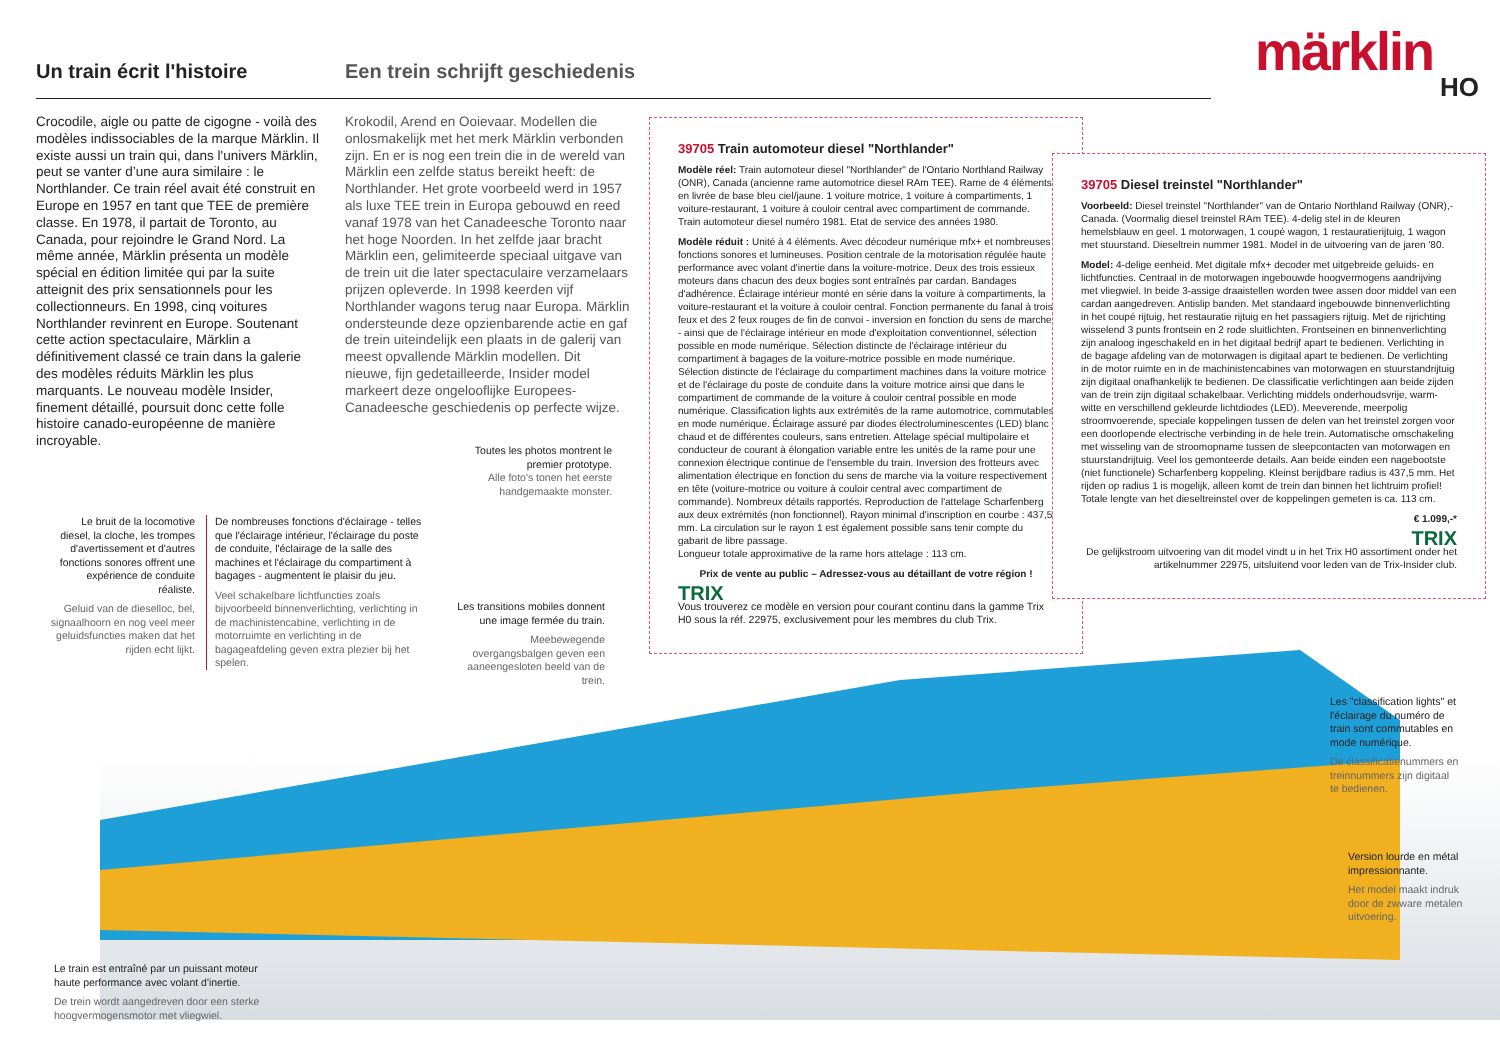Un train écrit l'histoire
Een trein schrijft geschiedenis
märklin
HO
Crocodile, aigle ou patte de cigogne - voilà des modèles indissociables de la marque Märklin. Il existe aussi un train qui, dans l'univers Märklin, peut se vanter d’une aura similaire : le Northlander. Ce train réel avait été construit en Europe en 1957 en tant que TEE de première classe. En 1978, il partait de Toronto, au Canada, pour rejoindre le Grand Nord. La même année, Märklin présenta un modèle spécial en édition limitée qui par la suite atteignit des prix sensationnels pour les collectionneurs. En 1998, cinq voitures Northlander revinrent en Europe. Soutenant cette action spectaculaire, Märklin a définitivement classé ce train dans la galerie des modèles réduits Märklin les plus marquants. Le nouveau modèle Insider, finement détaillé, poursuit donc cette folle histoire canado-européenne de manière incroyable.
Krokodil, Arend en Ooievaar. Modellen die onlosmakelijk met het merk Märklin verbonden zijn. En er is nog een trein die in de wereld van Märklin een zelfde status bereikt heeft: de Northlander. Het grote voorbeeld werd in 1957 als luxe TEE trein in Europa gebouwd en reed vanaf 1978 van het Canadeesche Toronto naar het hoge Noorden. In het zelfde jaar bracht Märklin een, gelimiteerde speciaal uitgave van de trein uit die later spectaculaire verzamelaars prijzen opleverde. In 1998 keerden vijf Northlander wagons terug naar Europa. Märklin ondersteunde deze opzienbarende actie en gaf de trein uiteindelijk een plaats in de galerij van meest opvallende Märklin modellen. Dit nieuwe, fijn gedetailleerde, Insider model markeert deze ongelooflijke Europees-Canadeesche geschiedenis op perfecte wijze.
39705 Train automoteur diesel "Northlander"
Modèle réel: Train automoteur diesel "Northlander" de l'Ontario Northland Railway (ONR), Canada (ancienne rame automotrice diesel RAm TEE). Rame de 4 éléments en livrée de base bleu ciel/jaune. 1 voiture motrice, 1 voiture à compartiments, 1 voiture-restaurant, 1 voiture à couloir central avec compartiment de commande. Train automoteur diesel numéro 1981. Etat de service des années 1980.
Modèle réduit : Unité à 4 éléments. Avec décodeur numérique mfx+ et nombreuses fonctions sonores et lumineuses. Position centrale de la motorisation régulée haute performance avec volant d'inertie dans la voiture-motrice. Deux des trois essieux moteurs dans chacun des deux bogies sont entraînés par cardan. Bandages d'adhérence. Éclairage intérieur monté en série dans la voiture à compartiments, la voiture-restaurant et la voiture à couloir central. Fonction permanente du fanal à trois feux et des 2 feux rouges de fin de convoi - inversion en fonction du sens de marche - ainsi que de l'éclairage intérieur en mode d'exploitation conventionnel, sélection possible en mode numérique. Sélection distincte de l'éclairage intérieur du compartiment à bagages de la voiture-motrice possible en mode numérique. Sélection distincte de l'éclairage du compartiment machines dans la voiture motrice et de l'éclairage du poste de conduite dans la voiture motrice ainsi que dans le compartiment de commande de la voiture à couloir central possible en mode numérique. Classification lights aux extrémités de la rame automotrice, commutables en mode numérique. Éclairage assuré par diodes électroluminescentes (LED) blanc chaud et de différentes couleurs, sans entretien. Attelage spécial multipolaire et conducteur de courant à élongation variable entre les unités de la rame pour une connexion électrique continue de l'ensemble du train. Inversion des frotteurs avec alimentation électrique en fonction du sens de marche via la voiture respectivement en tête (voiture-motrice ou voiture à couloir central avec compartiment de commande). Nombreux détails rapportés. Reproduction de l'attelage Scharfenberg aux deux extrémités (non fonctionnel). Rayon minimal d'inscription en courbe : 437,5 mm. La circulation sur le rayon 1 est également possible sans tenir compte du gabarit de libre passage.
Longueur totale approximative de la rame hors attelage : 113 cm.
Prix de vente au public – Adressez-vous au détaillant de votre région !
TRIX
Vous trouverez ce modèle en version pour courant continu dans la gamme Trix H0 sous la réf. 22975, exclusivement pour les membres du club Trix.
39705 Diesel treinstel "Northlander"
Voorbeeld: Diesel treinstel "Northlander" van de Ontario Northland Railway (ONR),- Canada. (Voormalig diesel treinstel RAm TEE). 4-delig stel in de kleuren hemelsblauw en geel. 1 motorwagen, 1 coupé wagon, 1 restauratierijtuig, 1 wagon met stuurstand. Dieseltrein nummer 1981. Model in de uitvoering van de jaren '80.
Model: 4-delige eenheid. Met digitale mfx+ decoder met uitgebreide geluids- en lichtfuncties. Centraal in de motorwagen ingebouwde hoogvermogens aandrijving met vliegwiel. In beide 3-assige draaistellen worden twee assen door middel van een cardan aangedreven. Antislip banden. Met standaard ingebouwde binnenverlichting in het coupé rijtuig, het restauratie rijtuig en het passagiers rijtuig. Met de rijrichting wisselend 3 punts frontsein en 2 rode sluitlichten. Frontseinen en binnenverlichting zijn analoog ingeschakeld en in het digitaal bedrijf apart te bedienen. Verlichting in de bagage afdeling van de motorwagen is digitaal apart te bedienen. De verlichting in de motor ruimte en in de machinistencabines van motorwagen en stuurstandrijtuig zijn digitaal onafhankelijk te bedienen. De classificatie verlichtingen aan beide zijden van de trein zijn digitaal schakelbaar. Verlichting middels onderhoudsvrije, warm-witte en verschillend gekleurde lichtdiodes (LED). Meeverende, meerpolig stroomvoerende, speciale koppelingen tussen de delen van het treinstel zorgen voor een doorlopende electrische verbinding in de hele trein. Automatische omschakeling met wisseling van de stroomopname tussen de sleepcontacten van motorwagen en stuurstandrijtuig. Veel los gemonteerde details. Aan beide einden een nagebootste (niet functionele) Scharfenberg koppeling. Kleinst berijdbare radius is 437,5 mm. Het rijden op radius 1 is mogelijk, alleen komt de trein dan binnen het lichtruim profiel! Totale lengte van het dieseltreinstel over de koppelingen gemeten is ca. 113 cm.
€ 1.099,-*
TRIX
De gelijkstroom uitvoering van dit model vindt u in het Trix H0 assortiment onder het artikelnummer 22975, uitsluitend voor leden van de Trix-Insider club.
Toutes les photos montrent le premier prototype.
Alle foto's tonen het eerste handgemaakte monster.
Le bruit de la locomotive diesel, la cloche, les trompes d'avertissement et d'autres fonctions sonores offrent une expérience de conduite réaliste.
Geluid van de dieselloc, bel, signaalhoorn en nog veel meer geluidsfuncties maken dat het rijden echt lijkt.
De nombreuses fonctions d'éclairage - telles que l'éclairage intérieur, l'éclairage du poste de conduite, l'éclairage de la salle des machines et l'éclairage du compartiment à bagages - augmentent le plaisir du jeu.
Veel schakelbare lichtfuncties zoals bijvoorbeeld binnenverlichting, verlichting in de machinistencabine, verlichting in de motorruimte en verlichting in de bagageafdeling geven extra plezier bij het spelen.
Les transitions mobiles donnent une image fermée du train.
Meebewegende overgangsbalgen geven een aaneengesloten beeld van de trein.
Les "classification lights" et l'éclairage du numéro de train sont commutables en mode numérique.
De classificatienummers en treinnummers zijn digitaal te bedienen.
Version lourde en métal impressionnante.
Het model maakt indruk door de zwware metalen uitvoering.
Le train est entraîné par un puissant moteur haute performance avec volant d'inertie.
De trein wordt aangedreven door een sterke hoogvermogensmotor met vliegwiel.